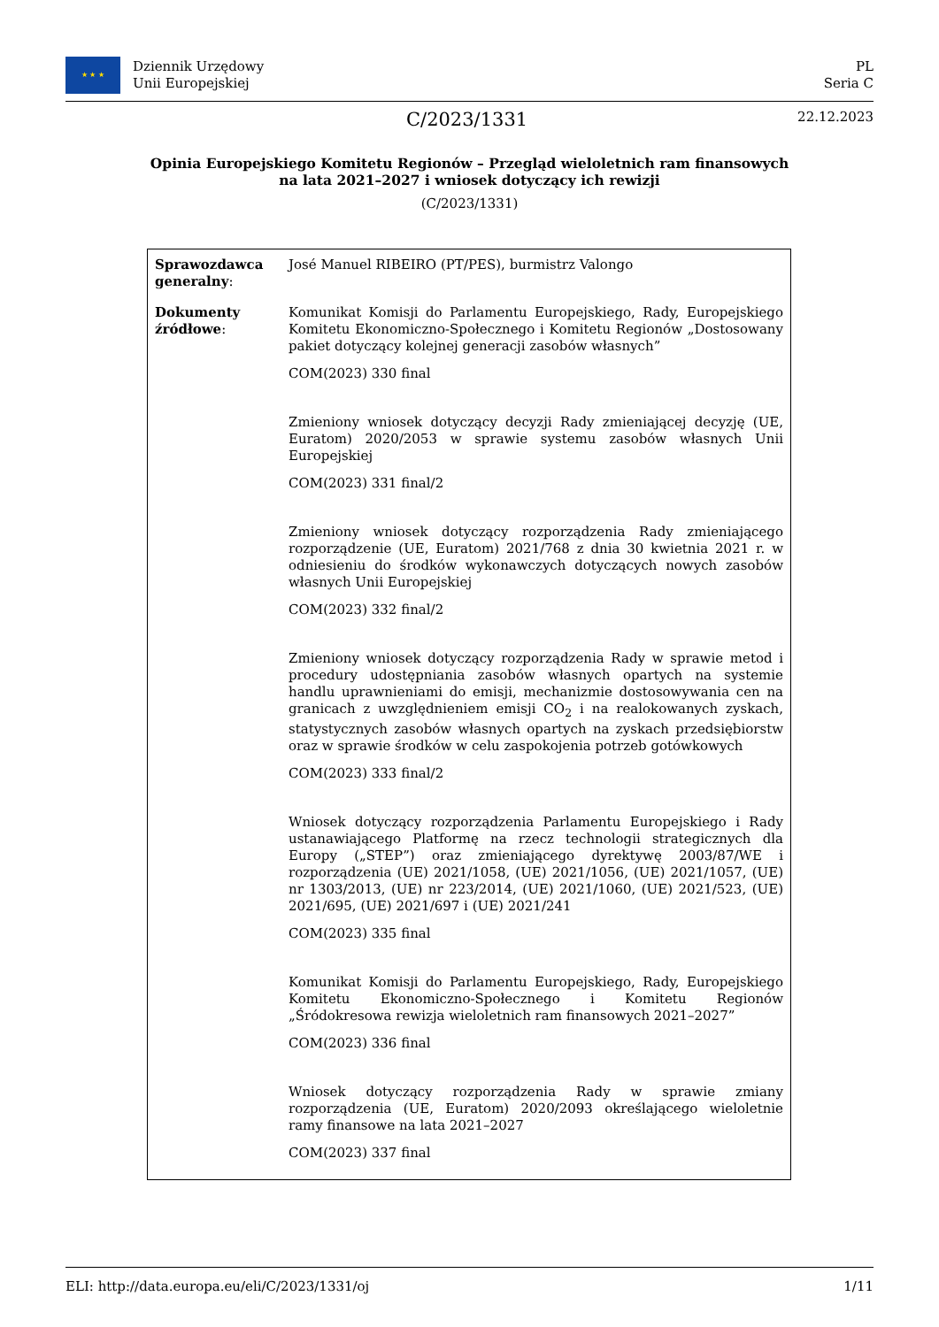★ ★ ★
Dziennik Urzędowy
Unii Europejskiej
PL
Seria C
C/2023/1331
22.12.2023
Opinia Europejskiego Komitetu Regionów – Przegląd wieloletnich ram finansowych na lata 2021–2027 i wniosek dotyczący ich rewizji
(C/2023/1331)
| Sprawozdawca generalny : | José Manuel RIBEIRO (PT/PES), burmistrz Valongo |
| Dokumenty źródłowe : | Komunikat Komisji do Parlamentu Europejskiego, Rady, Europejskiego Komitetu Ekonomiczno-Społecznego i Komitetu Regionów „Dostosowany pakiet dotyczący kolejnej generacji zasobów własnych” COM(2023) 330 final Zmieniony wniosek dotyczący decyzji Rady zmieniającej decyzję (UE, Euratom) 2020/2053 w sprawie systemu zasobów własnych Unii Europejskiej COM(2023) 331 final/2 Zmieniony wniosek dotyczący rozporządzenia Rady zmieniającego rozporządzenie (UE, Euratom) 2021/768 z dnia 30 kwietnia 2021 r. w odniesieniu do środków wykonawczych dotyczących nowych zasobów własnych Unii Europejskiej COM(2023) 332 final/2 Zmieniony wniosek dotyczący rozporządzenia Rady w sprawie metod i procedury udostępniania zasobów własnych opartych na systemie handlu uprawnieniami do emisji, mechanizmie dostosowywania cen na granicach z uwzględnieniem emisji CO<sub>2</sub> i na realokowanych zyskach, statystycznych zasobów własnych opartych na zyskach przedsiębiorstw oraz w sprawie środków w celu zaspokojenia potrzeb gotówkowych COM(2023) 333 final/2 Wniosek dotyczący rozporządzenia Parlamentu Europejskiego i Rady ustanawiającego Platformę na rzecz technologii strategicznych dla Europy („STEP”) oraz zmieniającego dyrektywę 2003/87/WE i rozporządzenia (UE) 2021/1058, (UE) 2021/1056, (UE) 2021/1057, (UE) nr 1303/2013, (UE) nr 223/2014, (UE) 2021/1060, (UE) 2021/523, (UE) 2021/695, (UE) 2021/697 i (UE) 2021/241 COM(2023) 335 final Komunikat Komisji do Parlamentu Europejskiego, Rady, Europejskiego Komitetu Ekonomiczno-Społecznego i Komitetu Regionów „Śródokresowa rewizja wieloletnich ram finansowych 2021–2027” COM(2023) 336 final Wniosek dotyczący rozporządzenia Rady w sprawie zmiany rozporządzenia (UE, Euratom) 2020/2093 określającego wieloletnie ramy finansowe na lata 2021–2027 COM(2023) 337 final |
ELI: http://data.europa.eu/eli/C/2023/1331/oj 1/11